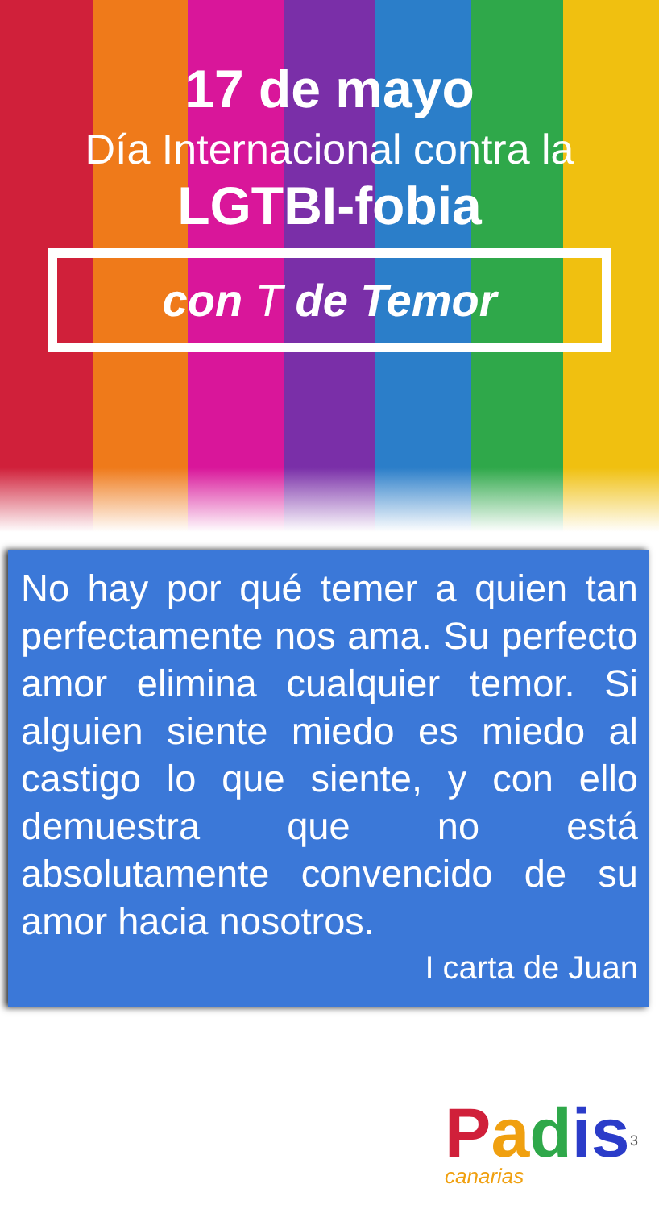17 de mayo
Día Internacional contra la
LGTBI-fobia
con T de Temor
No hay por qué temer a quien tan perfectamente nos ama. Su perfecto amor elimina cualquier temor. Si alguien siente miedo es miedo al castigo lo que siente, y con ello demuestra que no está absolutamente convencido de su amor hacia nosotros.
I carta de Juan
Padis
canarias
3